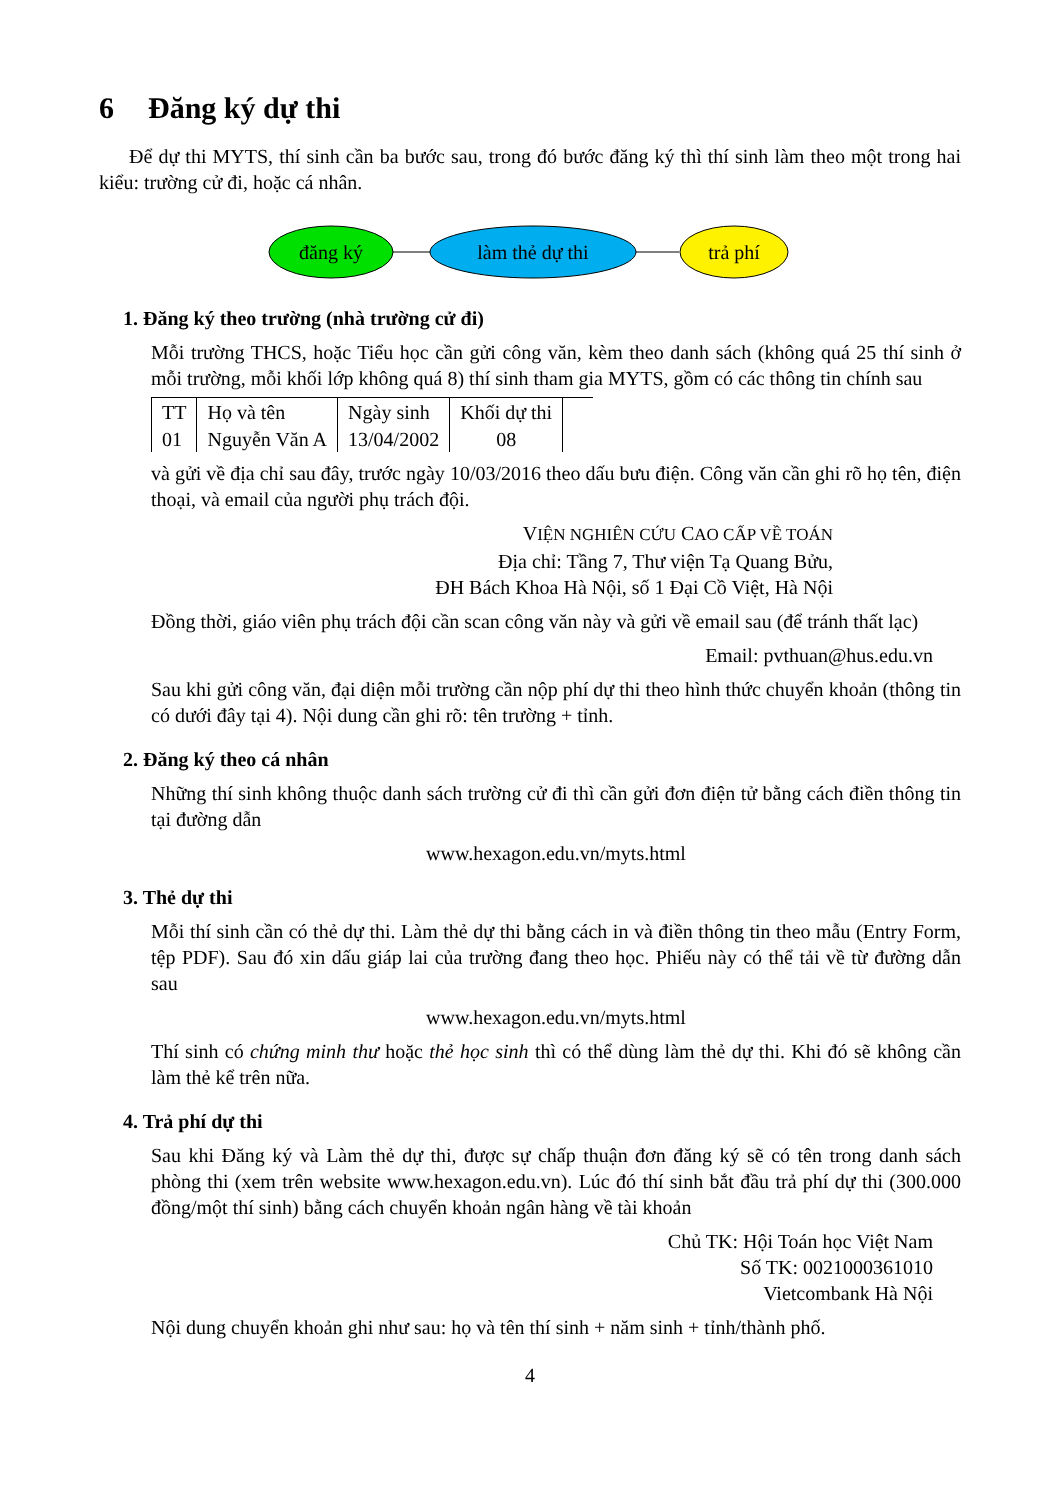6 Đăng ký dự thi
Để dự thi MYTS, thí sinh cần ba bước sau, trong đó bước đăng ký thì thí sinh làm theo một trong hai kiểu: trường cử đi, hoặc cá nhân.
đăng ký
làm thẻ dự thi
trả phí
1. Đăng ký theo trường (nhà trường cử đi)
Mỗi trường THCS, hoặc Tiểu học cần gửi công văn, kèm theo danh sách (không quá 25 thí sinh ở mỗi trường, mỗi khối lớp không quá 8) thí sinh tham gia MYTS, gồm có các thông tin chính sau
| TT | Họ và tên | Ngày sinh | Khối dự thi | |
| 01 | Nguyễn Văn A | 13/04/2002 | 08 | |
và gửi về địa chỉ sau đây, trước ngày 10/03/2016 theo dấu bưu điện. Công văn cần ghi rõ họ tên, điện thoại, và email của người phụ trách đội.
VIỆN NGHIÊN CỨU CAO CẤP VỀ TOÁN
Địa chỉ: Tầng 7, Thư viện Tạ Quang Bửu,
ĐH Bách Khoa Hà Nội, số 1 Đại Cồ Việt, Hà Nội
Đồng thời, giáo viên phụ trách đội cần scan công văn này và gửi về email sau (để tránh thất lạc)
Email: pvthuan@hus.edu.vn
Sau khi gửi công văn, đại diện mỗi trường cần nộp phí dự thi theo hình thức chuyển khoản (thông tin có dưới đây tại 4). Nội dung cần ghi rõ: tên trường + tỉnh.
2. Đăng ký theo cá nhân
Những thí sinh không thuộc danh sách trường cử đi thì cần gửi đơn điện tử bằng cách điền thông tin tại đường dẫn
www.hexagon.edu.vn/myts.html
3. Thẻ dự thi
Mỗi thí sinh cần có thẻ dự thi. Làm thẻ dự thi bằng cách in và điền thông tin theo mẫu (Entry Form, tệp PDF). Sau đó xin dấu giáp lai của trường đang theo học. Phiếu này có thể tải về từ đường dẫn sau
www.hexagon.edu.vn/myts.html
Thí sinh có chứng minh thư hoặc thẻ học sinh thì có thể dùng làm thẻ dự thi. Khi đó sẽ không cần làm thẻ kể trên nữa.
4. Trả phí dự thi
Sau khi Đăng ký và Làm thẻ dự thi, được sự chấp thuận đơn đăng ký sẽ có tên trong danh sách phòng thi (xem trên website www.hexagon.edu.vn). Lúc đó thí sinh bắt đầu trả phí dự thi (300.000 đồng/một thí sinh) bằng cách chuyển khoản ngân hàng về tài khoản
Chủ TK: Hội Toán học Việt Nam
Số TK: 0021000361010
Vietcombank Hà Nội
Nội dung chuyển khoản ghi như sau: họ và tên thí sinh + năm sinh + tỉnh/thành phố.
4